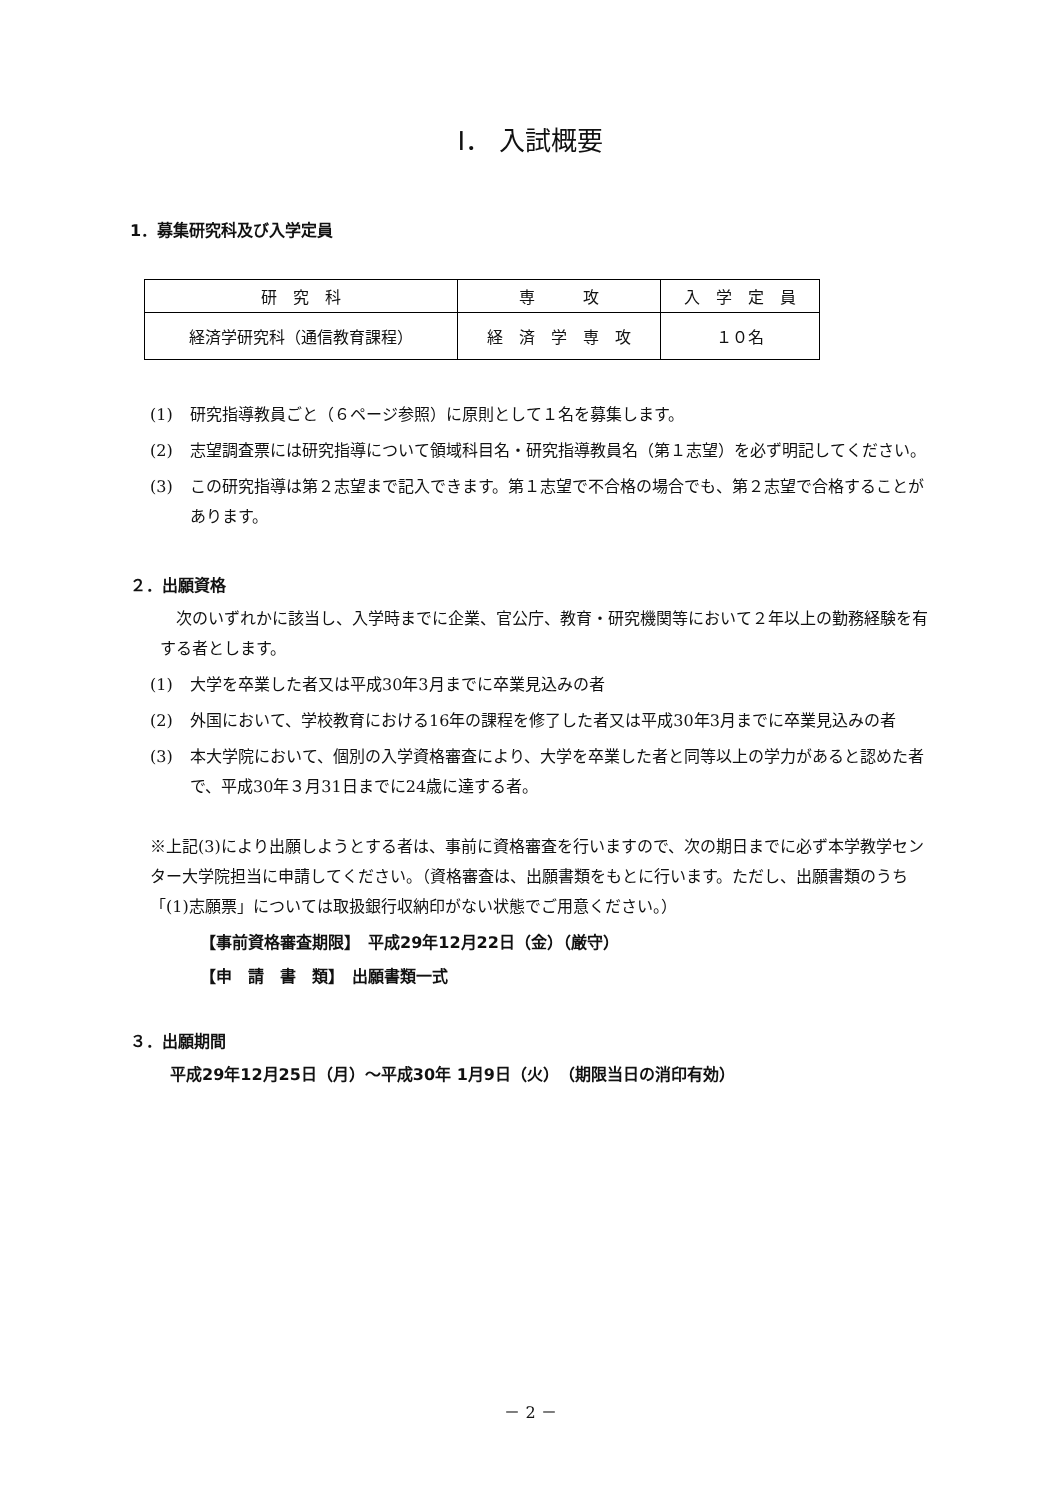Ⅰ． 入試概要
1．募集研究科及び入学定員
| 研 究 科 | 専 攻 | 入 学 定 員 |
| --- | --- | --- |
| 経済学研究科（通信教育課程） | 経 済 学 専 攻 | １０名 |
(1) 研究指導教員ごと（６ページ参照）に原則として１名を募集します。
(2) 志望調査票には研究指導について領域科目名・研究指導教員名（第１志望）を必ず明記してください。
(3) この研究指導は第２志望まで記入できます。第１志望で不合格の場合でも、第２志望で合格することがあります。
２．出願資格
　次のいずれかに該当し、入学時までに企業、官公庁、教育・研究機関等において２年以上の勤務経験を有する者とします。
(1) 大学を卒業した者又は平成30年3月までに卒業見込みの者
(2) 外国において、学校教育における16年の課程を修了した者又は平成30年3月までに卒業見込みの者
(3) 本大学院において、個別の入学資格審査により、大学を卒業した者と同等以上の学力があると認めた者で、平成30年３月31日までに24歳に達する者。
※上記(3)により出願しようとする者は、事前に資格審査を行いますので、次の期日までに必ず本学教学センター大学院担当に申請してください。（資格審査は、出願書類をもとに行います。ただし、出願書類のうち「(1)志願票」については取扱銀行収納印がない状態でご用意ください。）
【事前資格審査期限】　平成29年12月22日（金）（厳守）
【申　請　書　類】　出願書類一式
３．出願期間
平成29年12月25日（月）～平成30年 1月9日（火）　（期限当日の消印有効）
－ 2 －